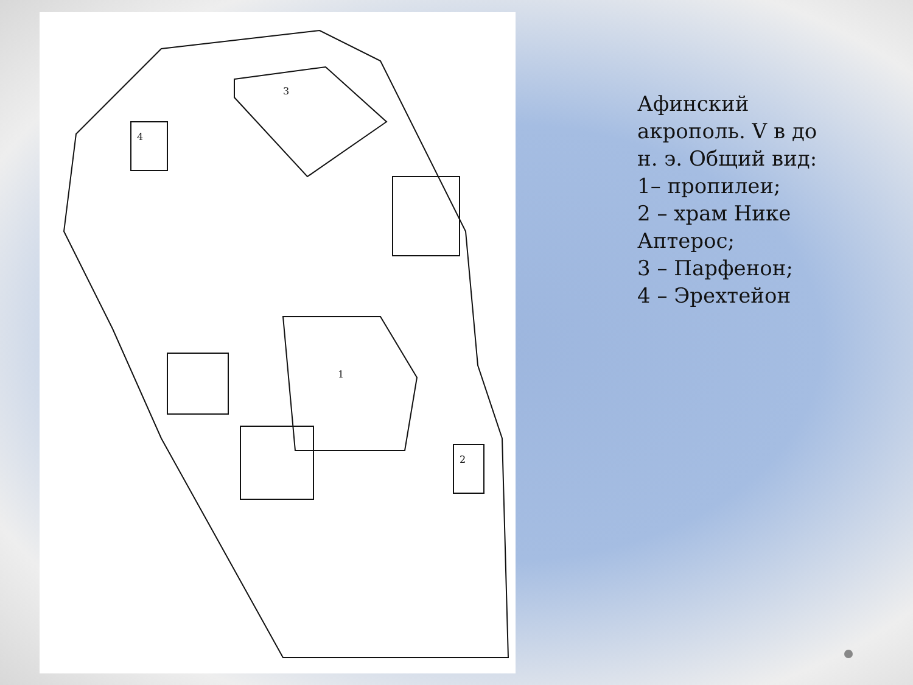3
4
1
2
Афинский акрополь. V в до н. э. Общий вид:
1– пропилеи;
2 – храм Нике Аптерос;
3 – Парфенон;
4 – Эрехтейон